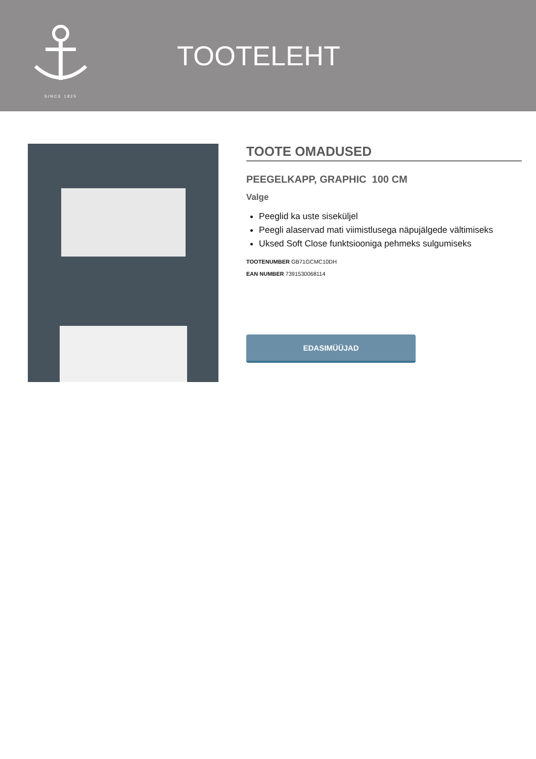SINCE 1825
TOOTELEHT
TOOTE OMADUSED
PEEGELKAPP, GRAPHIC 100 CM
Valge
Peeglid ka uste siseküljel
Peegli alaservad mati viimistlusega näpujälgede vältimiseks
Uksed Soft Close funktsiooniga pehmeks sulgumiseks
TOOTENUMBER GB71GCMC10DH
EAN NUMBER 7391530068114
EDASIMÜÜJAD